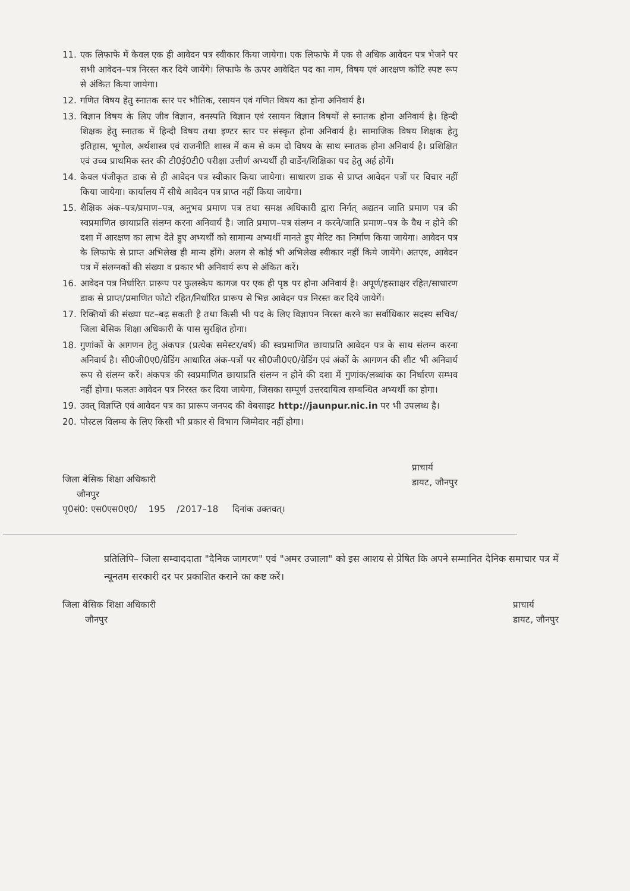11. एक लिफाफे में केवल एक ही आवेदन पत्र स्वीकार किया जायेगा। एक लिफाफे में एक से अधिक आवेदन पत्र भेजने पर सभी आवेदन–पत्र निरस्त कर दिये जायेंगे। लिफाफे के ऊपर आवेदित पद का नाम, विषय एवं आरक्षण कोटि स्पष्ट रूप से अंकित किया जायेगा।
12. गणित विषय हेतु स्नातक स्तर पर भौतिक, रसायन एवं गणित विषय का होना अनिवार्य है।
13. विज्ञान विषय के लिए जीव विज्ञान, वनस्पति विज्ञान एवं रसायन विज्ञान विषयों से स्नातक होना अनिवार्य है। हिन्दी शिक्षक हेतु स्नातक में हिन्दी विषय तथा इण्टर स्तर पर संस्कृत होना अनिवार्य है। सामाजिक विषय शिक्षक हेतु इतिहास, भूगोल, अर्थशास्त्र एवं राजनीति शास्त्र में कम से कम दो विषय के साथ स्नातक होना अनिवार्य है। प्रशिक्षित एवं उच्च प्राथमिक स्तर की टी0ई0टी0 परीक्षा उत्तीर्ण अभ्यर्थी ही वार्डेन/शिक्षिका पद हेतु अर्ह होगें।
14. केवल पंजीकृत डाक से ही आवेदन पत्र स्वीकार किया जायेगा। साधारण डाक से प्राप्त आवेदन पत्रों पर विचार नहीं किया जायेगा। कार्यालय में सीधे आवेदन पत्र प्राप्त नहीं किया जायेगा।
15. शैक्षिक अंक–पत्र/प्रमाण–पत्र, अनुभव प्रमाण पत्र तथा समक्ष अधिकारी द्वारा निर्गत् अद्यतन जाति प्रमाण पत्र की स्वप्रमाणित छायाप्रति संलग्न करना अनिवार्य है। जाति प्रमाण–पत्र संलग्न न करने/जाति प्रमाण–पत्र के वैध न होने की दशा में आरक्षण का लाभ देते हुए अभ्यर्थी को सामान्य अभ्यर्थी मानते हुए मेरिट का निर्माण किया जायेगा। आवेदन पत्र के लिफाफे से प्राप्त अभिलेख ही मान्य होंगे। अलग से कोई भी अभिलेख स्वीकार नहीं किये जायेंगे। अतएव, आवेदन पत्र में संलग्नकों की संख्या व प्रकार भी अनिवार्य रूप से अंकित करें।
16. आवेदन पत्र निर्धारित प्रारूप पर फुलस्केप कागज पर एक ही पृष्ठ पर होना अनिवार्य है। अपूर्ण/हस्ताक्षर रहित/साधारण डाक से प्राप्त/प्रमाणित फोटो रहित/निर्धारित प्रारूप से भिन्न आवेदन पत्र निरस्त कर दिये जायेगें।
17. रिक्तियों की संख्या घट–बढ़ सकती है तथा किसी भी पद के लिए विज्ञापन निरस्त करने का सर्वाधिकार सदस्य सचिव/जिला बेसिक शिक्षा अधिकारी के पास सुरक्षित होगा।
18. गुणांकों के आगणन हेतु अंकपत्र (प्रत्येक समेस्टर/वर्ष) की स्वप्रमाणित छायाप्रति आवेदन पत्र के साथ संलग्न करना अनिवार्य है। सी0जी0ए0/ग्रेडिंग आधारित अंक-पत्रों पर सी0जी0ए0/ग्रेडिंग एवं अंकों के आगणन की शीट भी अनिवार्य रूप से संलग्न करें। अंकपत्र की स्वप्रमाणित छायाप्रति संलग्न न होने की दशा में गुणांक/लब्धांक का निर्धारण सम्भव नहीं होगा। फलतः आवेदन पत्र निरस्त कर दिया जायेगा, जिसका सम्पूर्ण उत्तरदायित्व सम्बन्धित अभ्यर्थी का होगा।
19. उक्त् विज्ञप्ति एवं आवेदन पत्र का प्रारूप जनपद की वेबसाइट http://jaunpur.nic.in पर भी उपलब्ध है।
20. पोस्टल विलम्ब के लिए किसी भी प्रकार से विभाग जिम्मेदार नहीं होगा।
जिला बेसिक शिक्षा अधिकारी
जौनपुर
प्राचार्य
डायट, जौनपुर
पृ0सं0: एस0एस0ए0/ 195 /2017–18 दिनांक उक्तवत्।
प्रतिलिपि– जिला सम्वाददाता "दैनिक जागरण" एवं "अमर उजाला" को इस आशय से प्रेषित कि अपने सम्मानित दैनिक समाचार पत्र में न्यूनतम सरकारी दर पर प्रकाशित कराने का कष्ट करें।
जिला बेसिक शिक्षा अधिकारी
जौनपुर
प्राचार्य
डायट, जौनपुर